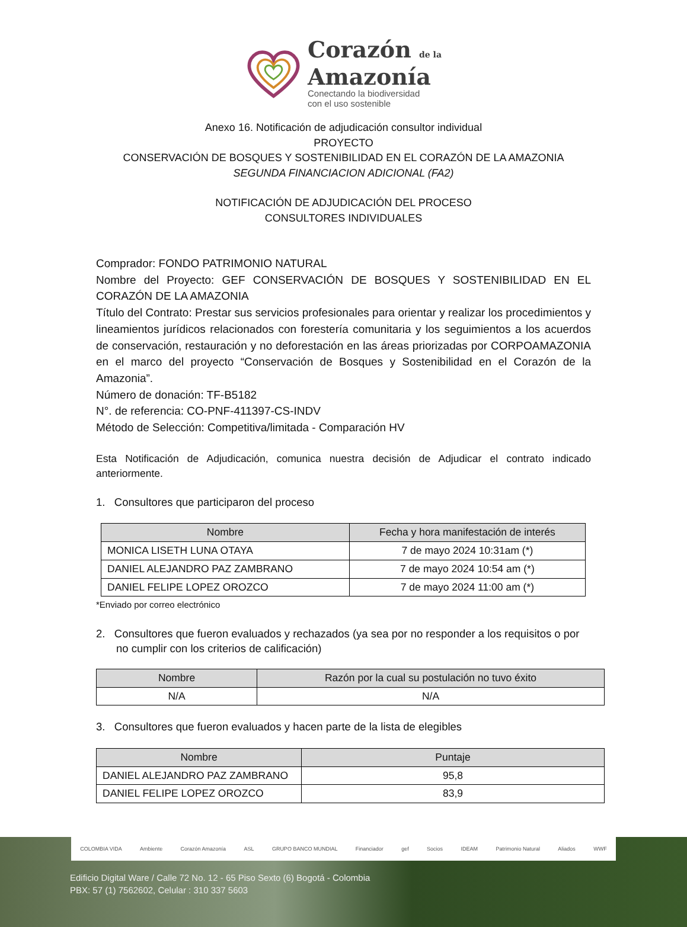Corazón de la
Amazonía
Conectando la biodiversidad
con el uso sostenible
Anexo 16. Notificación de adjudicación consultor individual
PROYECTO
CONSERVACIÓN DE BOSQUES Y SOSTENIBILIDAD EN EL CORAZÓN DE LA AMAZONIA
SEGUNDA FINANCIACION ADICIONAL (FA2)
NOTIFICACIÓN DE ADJUDICACIÓN DEL PROCESO
CONSULTORES INDIVIDUALES
Comprador: FONDO PATRIMONIO NATURAL
Nombre del Proyecto: GEF CONSERVACIÓN DE BOSQUES Y SOSTENIBILIDAD EN EL CORAZÓN DE LA AMAZONIA
Título del Contrato: Prestar sus servicios profesionales para orientar y realizar los procedimientos y lineamientos jurídicos relacionados con forestería comunitaria y los seguimientos a los acuerdos de conservación, restauración y no deforestación en las áreas priorizadas por CORPOAMAZONIA en el marco del proyecto “Conservación de Bosques y Sostenibilidad en el Corazón de la Amazonia”.
Número de donación: TF-B5182
N°. de referencia: CO-PNF-411397-CS-INDV
Método de Selección: Competitiva/limitada - Comparación HV
Esta Notificación de Adjudicación, comunica nuestra decisión de Adjudicar el contrato indicado anteriormente.
1. Consultores que participaron del proceso
| Nombre | Fecha y hora manifestación de interés |
| --- | --- |
| MONICA LISETH LUNA OTAYA | 7 de mayo 2024 10:31am (*) |
| DANIEL ALEJANDRO PAZ ZAMBRANO | 7 de mayo 2024 10:54 am (*) |
| DANIEL FELIPE LOPEZ OROZCO | 7 de mayo 2024 11:00 am (*) |
*Enviado por correo electrónico
2. Consultores que fueron evaluados y rechazados (ya sea por no responder a los requisitos o por no cumplir con los criterios de calificación)
| Nombre | Razón por la cual su postulación no tuvo éxito |
| --- | --- |
| N/A | N/A |
3. Consultores que fueron evaluados y hacen parte de la lista de elegibles
| Nombre | Puntaje |
| --- | --- |
| DANIEL ALEJANDRO PAZ ZAMBRANO | 95,8 |
| DANIEL FELIPE LOPEZ OROZCO | 83,9 |
COLOMBIA VIDA Ambiente Corazón Amazonía ASL GRUPO BANCO MUNDIAL Financiador gef Socios IDEAM Patrimonio Natural Aliados WWF
Edificio Digital Ware / Calle 72 No. 12 - 65 Piso Sexto (6) Bogotá - Colombia
PBX: 57 (1) 7562602, Celular : 310 337 5603